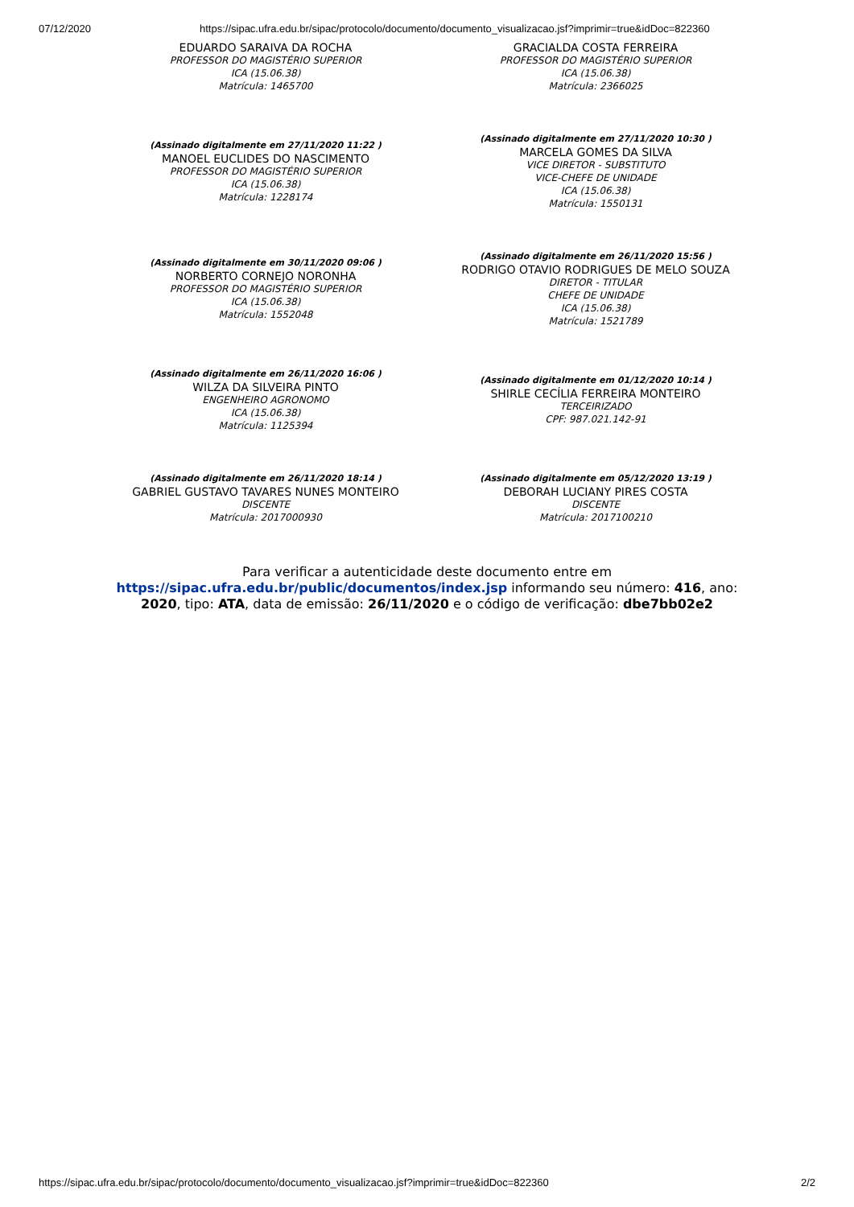07/12/2020 https://sipac.ufra.edu.br/sipac/protocolo/documento/documento_visualizacao.jsf?imprimir=true&idDoc=822360
| EDUARDO SARAIVA DA ROCHA PROFESSOR DO MAGISTÉRIO SUPERIOR ICA (15.06.38) Matrícula: 1465700 | GRACIALDA COSTA FERREIRA PROFESSOR DO MAGISTÉRIO SUPERIOR ICA (15.06.38) Matrícula: 2366025 |
| (Assinado digitalmente em 27/11/2020 11:22 ) MANOEL EUCLIDES DO NASCIMENTO PROFESSOR DO MAGISTÉRIO SUPERIOR ICA (15.06.38) Matrícula: 1228174 | (Assinado digitalmente em 27/11/2020 10:30 ) MARCELA GOMES DA SILVA VICE DIRETOR - SUBSTITUTO VICE-CHEFE DE UNIDADE ICA (15.06.38) Matrícula: 1550131 |
| (Assinado digitalmente em 30/11/2020 09:06 ) NORBERTO CORNEJO NORONHA PROFESSOR DO MAGISTÉRIO SUPERIOR ICA (15.06.38) Matrícula: 1552048 | (Assinado digitalmente em 26/11/2020 15:56 ) RODRIGO OTAVIO RODRIGUES DE MELO SOUZA DIRETOR - TITULAR CHEFE DE UNIDADE ICA (15.06.38) Matrícula: 1521789 |
| (Assinado digitalmente em 26/11/2020 16:06 ) WILZA DA SILVEIRA PINTO ENGENHEIRO AGRONOMO ICA (15.06.38) Matrícula: 1125394 | (Assinado digitalmente em 01/12/2020 10:14 ) SHIRLE CECÍLIA FERREIRA MONTEIRO TERCEIRIZADO CPF: 987.021.142-91 |
| (Assinado digitalmente em 26/11/2020 18:14 ) GABRIEL GUSTAVO TAVARES NUNES MONTEIRO DISCENTE Matrícula: 2017000930 | (Assinado digitalmente em 05/12/2020 13:19 ) DEBORAH LUCIANY PIRES COSTA DISCENTE Matrícula: 2017100210 |
Para verificar a autenticidade deste documento entre em https://sipac.ufra.edu.br/public/documentos/index.jsp informando seu número: 416, ano: 2020, tipo: ATA, data de emissão: 26/11/2020 e o código de verificação: dbe7bb02e2
https://sipac.ufra.edu.br/sipac/protocolo/documento/documento_visualizacao.jsf?imprimir=true&idDoc=822360 2/2